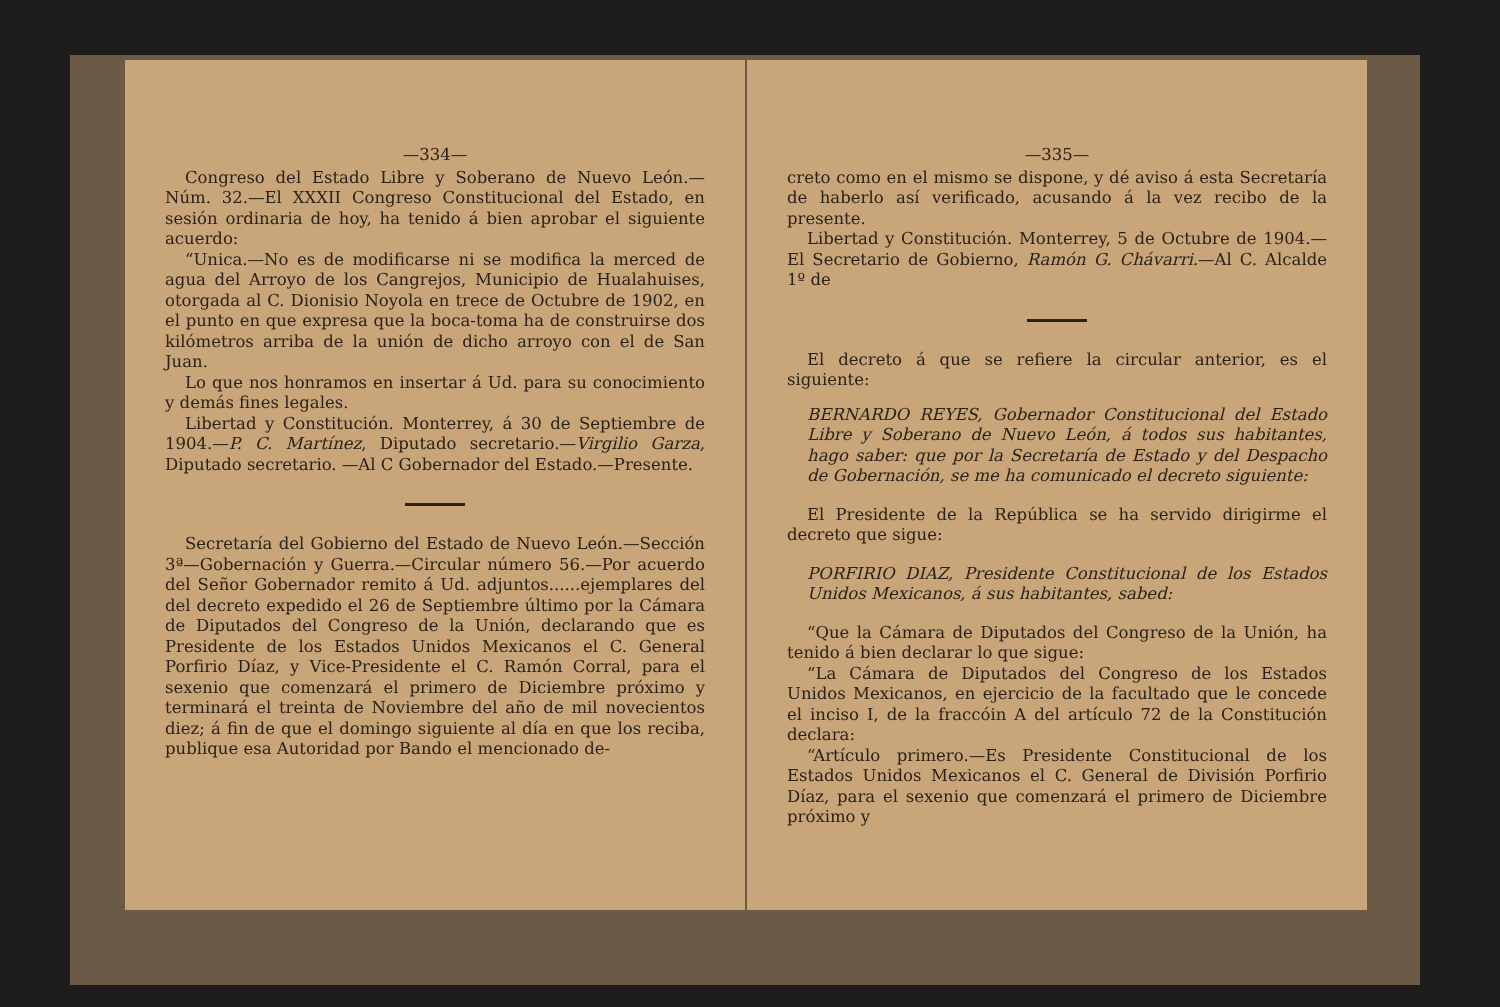—334—
Congreso del Estado Libre y Soberano de Nuevo León.—Núm. 32.—El XXXII Congreso Constitucional del Estado, en sesión ordinaria de hoy, ha tenido á bien aprobar el siguiente acuerdo:
“Unica.—No es de modificarse ni se modifica la merced de agua del Arroyo de los Cangrejos, Municipio de Hualahuises, otorgada al C. Dionisio Noyola en trece de Octubre de 1902, en el punto en que expresa que la boca-toma ha de construirse dos kilómetros arriba de la unión de dicho arroyo con el de San Juan.
Lo que nos honramos en insertar á Ud. para su conocimiento y demás fines legales.
Libertad y Constitución. Monterrey, á 30 de Septiembre de 1904.—P. C. Martínez, Diputado secretario.—Virgilio Garza, Diputado secretario. —Al C Gobernador del Estado.—Presente.
Secretaría del Gobierno del Estado de Nuevo León.—Sección 3ª—Gobernación y Guerra.—Circular número 56.—Por acuerdo del Señor Gobernador remito á Ud. adjuntos......ejemplares del del decreto expedido el 26 de Septiembre último por la Cámara de Diputados del Congreso de la Unión, declarando que es Presidente de los Estados Unidos Mexicanos el C. General Porfirio Díaz, y Vice-Presidente el C. Ramón Corral, para el sexenio que comenzará el primero de Diciembre próximo y terminará el treinta de Noviembre del año de mil novecientos diez; á fin de que el domingo siguiente al día en que los reciba, publique esa Autoridad por Bando el mencionado de-
—335—
creto como en el mismo se dispone, y dé aviso á esta Secretaría de haberlo así verificado, acusando á la vez recibo de la presente.
Libertad y Constitución. Monterrey, 5 de Octubre de 1904.—El Secretario de Gobierno, Ramón G. Chávarri.—Al C. Alcalde 1º de
El decreto á que se refiere la circular anterior, es el siguiente:
BERNARDO REYES, Gobernador Constitucional del Estado Libre y Soberano de Nuevo León, á todos sus habitantes, hago saber: que por la Secretaría de Estado y del Despacho de Gobernación, se me ha comunicado el decreto siguiente:
El Presidente de la República se ha servido dirigirme el decreto que sigue:
PORFIRIO DIAZ, Presidente Constitucional de los Estados Unidos Mexicanos, á sus habitantes, sabed:
“Que la Cámara de Diputados del Congreso de la Unión, ha tenido á bien declarar lo que sigue:
“La Cámara de Diputados del Congreso de los Estados Unidos Mexicanos, en ejercicio de la facultado que le concede el inciso I, de la fraccóin A del artículo 72 de la Constitución declara:
“Artículo primero.—Es Presidente Constitucional de los Estados Unidos Mexicanos el C. General de División Porfirio Díaz, para el sexenio que comenzará el primero de Diciembre próximo y